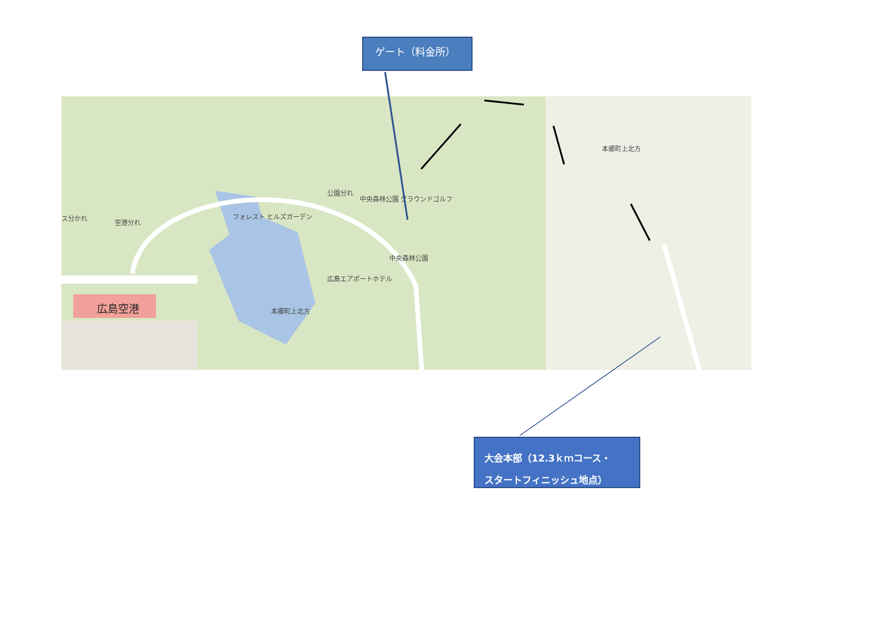ゲート（料金所）
広島空港
広島エアポートホテル
フォレスト ヒルズガーデン
公園分れ
空港分れ
ス分かれ
中央森林公園 グラウンドゴルフ
中央森林公園
本郷町上北方
本郷町上北方
大会本部（12.3ｋｍコース・
スタートフィニッシュ地点）